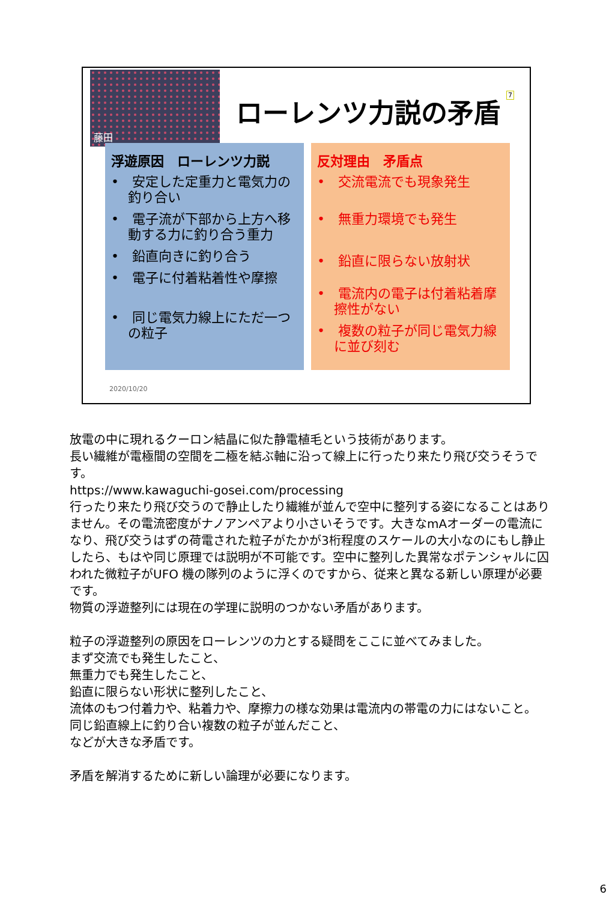藤田
ローレンツ力説の矛盾 7
浮遊原因　ローレンツ力説
•　安定した定重力と電気力の釣り合い
•　電子流が下部から上方へ移動する力に釣り合う重力
•　鉛直向きに釣り合う
•　電子に付着粘着性や摩擦
•　同じ電気力線上にただ一つの粒子
反対理由　矛盾点
•　交流電流でも現象発生
•　無重力環境でも発生
•　鉛直に限らない放射状
•　電流内の電子は付着粘着摩擦性がない
•　複数の粒子が同じ電気力線に並び刻む
2020/10/20
放電の中に現れるクーロン結晶に似た静電植毛という技術があります。
長い繊維が電極間の空間を二極を結ぶ軸に沿って線上に行ったり来たり飛び交うそうです。
https://www.kawaguchi-gosei.com/processing
行ったり来たり飛び交うので静止したり繊維が並んで空中に整列する姿になることはありません。その電流密度がナノアンペアより小さいそうです。大きなmAオーダーの電流になり、飛び交うはずの荷電された粒子がたかが3桁程度のスケールの大小なのにもし静止したら、もはや同じ原理では説明が不可能です。空中に整列した異常なポテンシャルに囚われた微粒子がUFO 機の隊列のように浮くのですから、従来と異なる新しい原理が必要です。
物質の浮遊整列には現在の学理に説明のつかない矛盾があります。
粒子の浮遊整列の原因をローレンツの力とする疑問をここに並べてみました。
まず交流でも発生したこと、
無重力でも発生したこと、
鉛直に限らない形状に整列したこと、
流体のもつ付着力や、粘着力や、摩擦力の様な効果は電流内の帯電の力にはないこと。
同じ鉛直線上に釣り合い複数の粒子が並んだこと、
などが大きな矛盾です。
矛盾を解消するために新しい論理が必要になります。
6